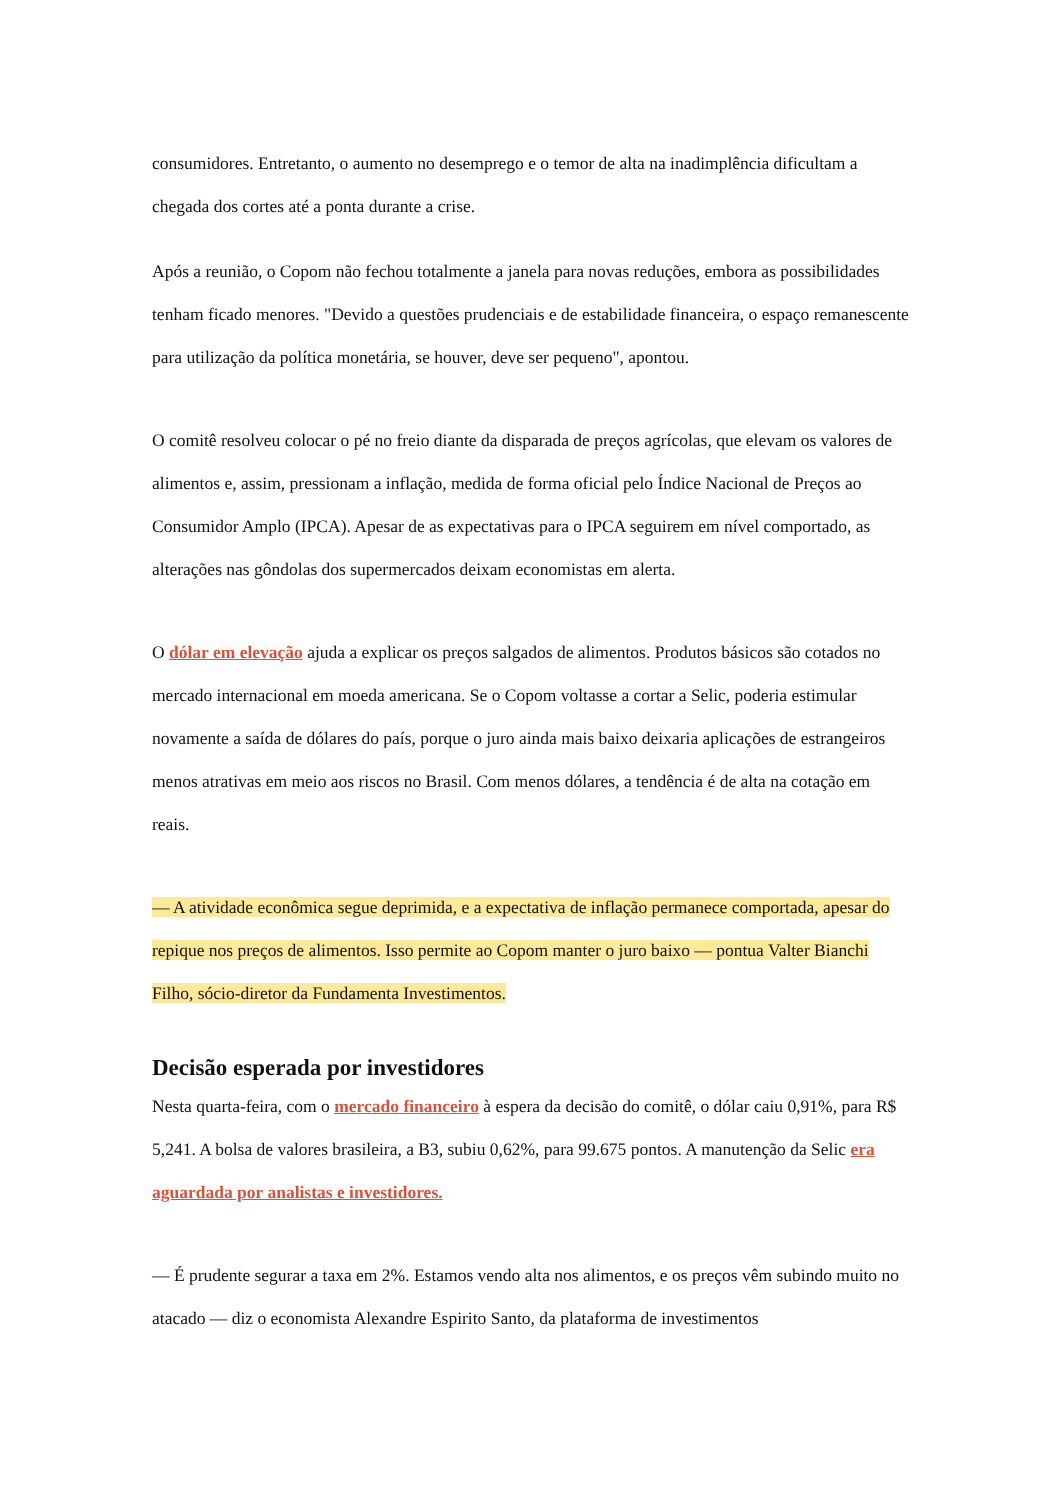consumidores. Entretanto, o aumento no desemprego e o temor de alta na inadimplência dificultam a chegada dos cortes até a ponta durante a crise.
Após a reunião, o Copom não fechou totalmente a janela para novas reduções, embora as possibilidades tenham ficado menores. "Devido a questões prudenciais e de estabilidade financeira, o espaço remanescente para utilização da política monetária, se houver, deve ser pequeno", apontou.
O comitê resolveu colocar o pé no freio diante da disparada de preços agrícolas, que elevam os valores de alimentos e, assim, pressionam a inflação, medida de forma oficial pelo Índice Nacional de Preços ao Consumidor Amplo (IPCA). Apesar de as expectativas para o IPCA seguirem em nível comportado, as alterações nas gôndolas dos supermercados deixam economistas em alerta.
O dólar em elevação ajuda a explicar os preços salgados de alimentos. Produtos básicos são cotados no mercado internacional em moeda americana. Se o Copom voltasse a cortar a Selic, poderia estimular novamente a saída de dólares do país, porque o juro ainda mais baixo deixaria aplicações de estrangeiros menos atrativas em meio aos riscos no Brasil. Com menos dólares, a tendência é de alta na cotação em reais.
— A atividade econômica segue deprimida, e a expectativa de inflação permanece comportada, apesar do repique nos preços de alimentos. Isso permite ao Copom manter o juro baixo — pontua Valter Bianchi Filho, sócio-diretor da Fundamenta Investimentos.
Decisão esperada por investidores
Nesta quarta-feira, com o mercado financeiro à espera da decisão do comitê, o dólar caiu 0,91%, para R$ 5,241. A bolsa de valores brasileira, a B3, subiu 0,62%, para 99.675 pontos. A manutenção da Selic era aguardada por analistas e investidores.
— É prudente segurar a taxa em 2%. Estamos vendo alta nos alimentos, e os preços vêm subindo muito no atacado — diz o economista Alexandre Espirito Santo, da plataforma de investimentos